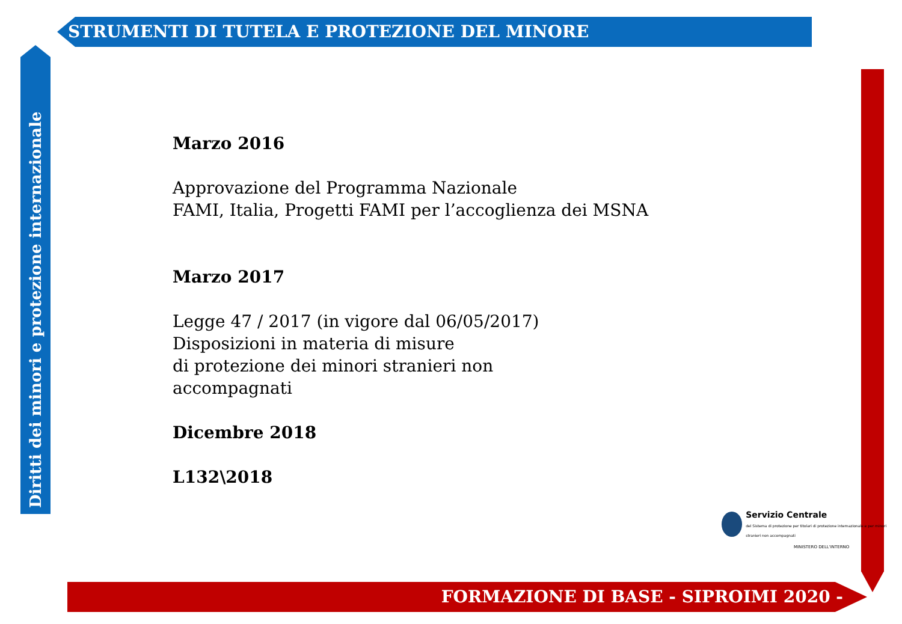STRUMENTI DI TUTELA E PROTEZIONE DEL MINORE
Diritti dei minori e protezione internazionale
Marzo 2016
Approvazione del Programma Nazionale
FAMI, Italia, Progetti FAMI per l’accoglienza dei MSNA
Marzo 2017
Legge 47 / 2017 (in vigore dal 06/05/2017)
Disposizioni in materia di misure
di protezione dei minori stranieri non
accompagnati
Dicembre 2018
L132\2018
Servizio Centrale
del Sistema di protezione per titolari di protezione internazionale e per minori stranieri non accompagnati
MINISTERO DELL'INTERNO
FORMAZIONE DI BASE - SIPROIMI 2020 -